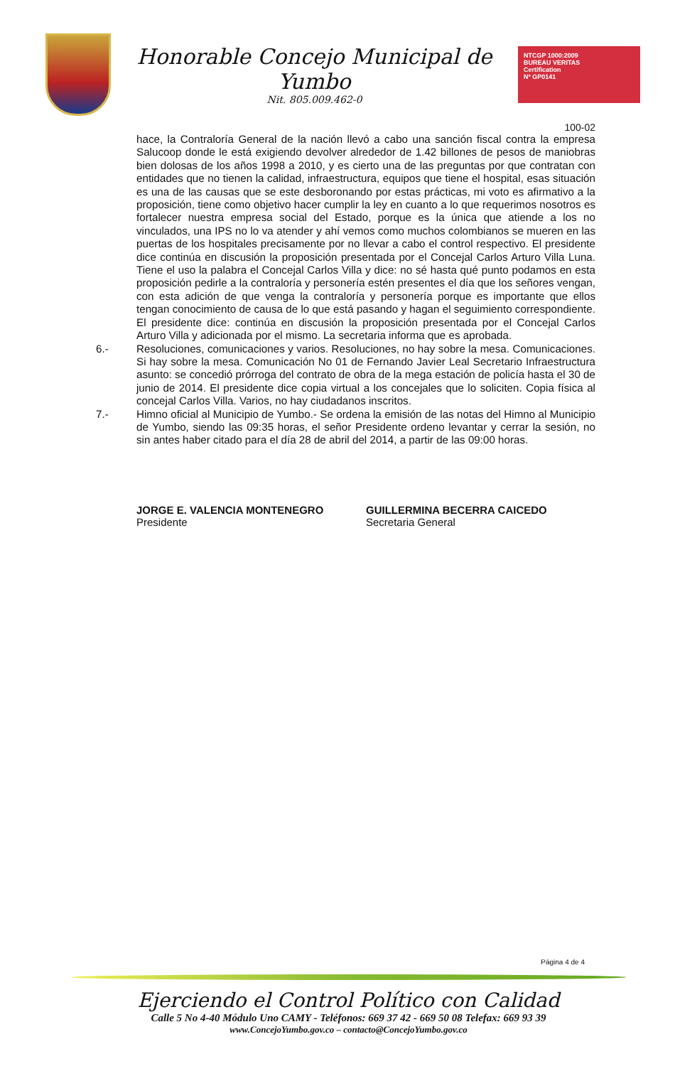Honorable Concejo Municipal de Yumbo
Nit. 805.009.462-0
NTCGP 1000:2009
BUREAU VERITAS
Certification
Nº GP0141
100-02
hace, la Contraloría General de la nación llevó a cabo una sanción fiscal contra la empresa Salucoop donde le está exigiendo devolver alrededor de 1.42 billones de pesos de maniobras bien dolosas de los años 1998 a 2010, y es cierto una de las preguntas por que contratan con entidades que no tienen la calidad, infraestructura, equipos que tiene el hospital, esas situación es una de las causas que se este desboronando por estas prácticas, mi voto es afirmativo a la proposición, tiene como objetivo hacer cumplir la ley en cuanto a lo que requerimos nosotros es fortalecer nuestra empresa social del Estado, porque es la única que atiende a los no vinculados, una IPS no lo va atender y ahí vemos como muchos colombianos se mueren en las puertas de los hospitales precisamente por no llevar a cabo el control respectivo. El presidente dice continúa en discusión la proposición presentada por el Concejal Carlos Arturo Villa Luna. Tiene el uso la palabra el Concejal Carlos Villa y dice: no sé hasta qué punto podamos en esta proposición pedirle a la contraloría y personería estén presentes el día que los señores vengan, con esta adición de que venga la contraloría y personería porque es importante que ellos tengan conocimiento de causa de lo que está pasando y hagan el seguimiento correspondiente. El presidente dice: continúa en discusión la proposición presentada por el Concejal Carlos Arturo Villa y adicionada por el mismo. La secretaria informa que es aprobada.
6.- Resoluciones, comunicaciones y varios. Resoluciones, no hay sobre la mesa. Comunicaciones. Si hay sobre la mesa. Comunicación No 01 de Fernando Javier Leal Secretario Infraestructura asunto: se concedió prórroga del contrato de obra de la mega estación de policía hasta el 30 de junio de 2014. El presidente dice copia virtual a los concejales que lo soliciten. Copia física al concejal Carlos Villa. Varios, no hay ciudadanos inscritos.
7.- Himno oficial al Municipio de Yumbo.- Se ordena la emisión de las notas del Himno al Municipio de Yumbo, siendo las 09:35 horas, el señor Presidente ordeno levantar y cerrar la sesión, no sin antes haber citado para el día 28 de abril del 2014, a partir de las 09:00 horas.
JORGE E. VALENCIA MONTENEGRO
Presidente
GUILLERMINA BECERRA CAICEDO
Secretaria General
Página 4 de 4
Ejerciendo el Control Político con Calidad
Calle 5 No 4-40 Módulo Uno CAMY - Teléfonos: 669 37 42 - 669 50 08 Telefax: 669 93 39
www.ConcejoYumbo.gov.co – contacto@ConcejoYumbo.gov.co